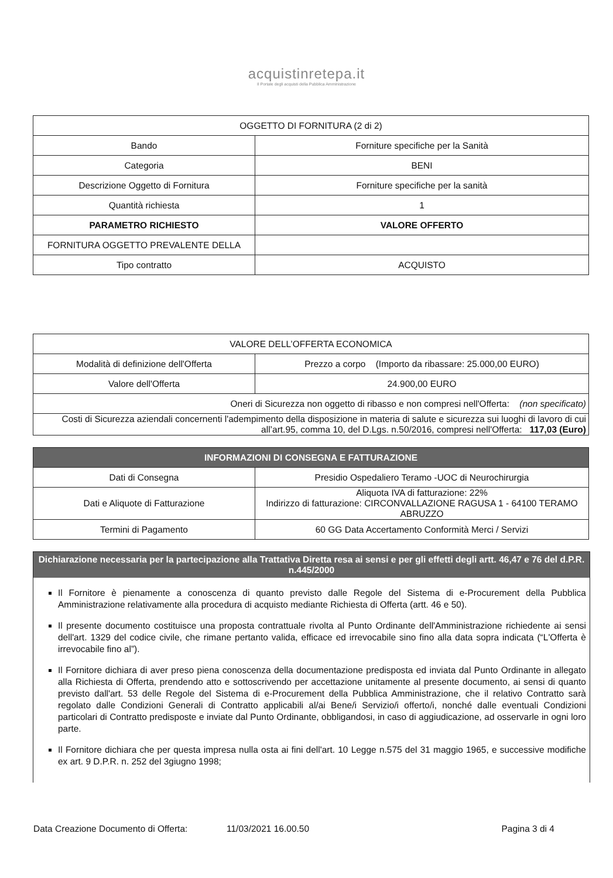acquistinretepa.it
Il Portale degli acquisti della Pubblica Amministrazione
| OGGETTO DI FORNITURA (2 di 2) | |
| --- | --- |
| Bando | Forniture specifiche per la Sanità |
| Categoria | BENI |
| Descrizione Oggetto di Fornitura | Forniture specifiche per la sanità |
| Quantità richiesta | 1 |
| PARAMETRO RICHIESTO | VALORE OFFERTO |
| FORNITURA OGGETTO PREVALENTE DELLA | |
| Tipo contratto | ACQUISTO |
| VALORE DELL’OFFERTA ECONOMICA | |
| --- | --- |
| Modalità di definizione dell'Offerta | Prezzo a corpo (Importo da ribassare: 25.000,00 EURO) |
| Valore dell'Offerta | 24.900,00 EURO |
| Oneri di Sicurezza non oggetto di ribasso e non compresi nell'Offerta: (non specificato) | |
| Costi di Sicurezza aziendali concernenti l'adempimento della disposizione in materia di salute e sicurezza sui luoghi di lavoro di cui all’art.95, comma 10, del D.Lgs. n.50/2016, compresi nell'Offerta: 117,03 (Euro) | |
| INFORMAZIONI DI CONSEGNA E FATTURAZIONE | |
| --- | --- |
| Dati di Consegna | Presidio Ospedaliero Teramo -UOC di Neurochirurgia |
| Dati e Aliquote di Fatturazione | Aliquota IVA di fatturazione: 22% Indirizzo di fatturazione: CIRCONVALLAZIONE RAGUSA 1 - 64100 TERAMO ABRUZZO |
| Termini di Pagamento | 60 GG Data Accertamento Conformità Merci / Servizi |
Dichiarazione necessaria per la partecipazione alla Trattativa Diretta resa ai sensi e per gli effetti degli artt. 46,47 e 76 del d.P.R. n.445/2000
Il Fornitore è pienamente a conoscenza di quanto previsto dalle Regole del Sistema di e-Procurement della Pubblica Amministrazione relativamente alla procedura di acquisto mediante Richiesta di Offerta (artt. 46 e 50).
Il presente documento costituisce una proposta contrattuale rivolta al Punto Ordinante dell'Amministrazione richiedente ai sensi dell'art. 1329 del codice civile, che rimane pertanto valida, efficace ed irrevocabile sino fino alla data sopra indicata (“L'Offerta è irrevocabile fino al”).
Il Fornitore dichiara di aver preso piena conoscenza della documentazione predisposta ed inviata dal Punto Ordinante in allegato alla Richiesta di Offerta, prendendo atto e sottoscrivendo per accettazione unitamente al presente documento, ai sensi di quanto previsto dall'art. 53 delle Regole del Sistema di e-Procurement della Pubblica Amministrazione, che il relativo Contratto sarà regolato dalle Condizioni Generali di Contratto applicabili al/ai Bene/i Servizio/i offerto/i, nonché dalle eventuali Condizioni particolari di Contratto predisposte e inviate dal Punto Ordinante, obbligandosi, in caso di aggiudicazione, ad osservarle in ogni loro parte.
Il Fornitore dichiara che per questa impresa nulla osta ai fini dell'art. 10 Legge n.575 del 31 maggio 1965, e successive modifiche ex art. 9 D.P.R. n. 252 del 3giugno 1998;
Data Creazione Documento di Offerta: 11/03/2021 16.00.50 Pagina 3 di 4